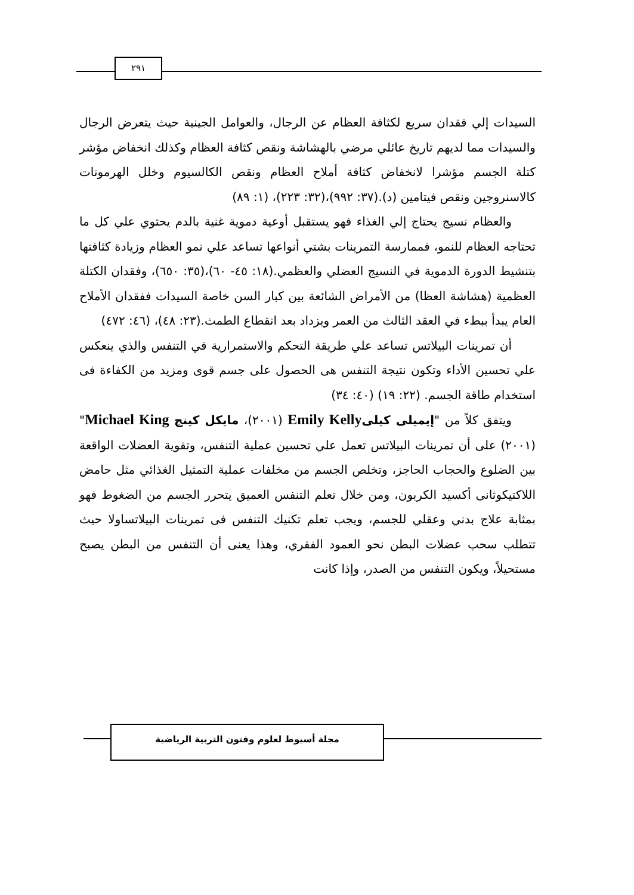٢٩١
السيدات إلي فقدان سريع لكثافة العظام عن الرجال، والعوامل الجينية حيث يتعرض الرجال والسيدات مما لديهم تاريخ عائلي مرضي بالهشاشة ونقص كثافة العظام وكذلك انخفاض مؤشر كتلة الجسم مؤشرا لانخفاض كثافة أملاح العظام ونقص الكالسيوم وخلل الهرمونات كالاسنروجين ونقص فيتامين (د).(٣٧: ٩٩٢)،(٣٢: ٢٢٣)، (١: ٨٩)
والعظام نسيج يحتاج إلي الغذاء فهو يستقبل أوعية دموية غنية بالدم يحتوي علي كل ما تحتاجه العظام للنمو، فممارسة التمرينات بشتي أنواعها تساعد علي نمو العظام وزيادة كثافتها بتنشيط الدورة الدموية في النسيج العضلي والعظمي.(١٨: ٤٥- ٦٠)،(٣٥: ٦٥٠)، وفقدان الكتلة العظمية (هشاشة العظا) من الأمراض الشائعة بين كبار السن خاصة السيدات ففقدان الأملاح العام يبدأ ببطء في العقد الثالث من العمر ويزداد بعد انقطاع الطمث.(٢٣: ٤٨)، (٤٦: ٤٧٢)
أن تمرينات البيلاتس تساعد علي طريقة التحكم والاستمرارية في التنفس والذي ينعكس علي تحسين الأداء وتكون نتيجة التنفس هى الحصول على جسم قوى ومزيد من الكفاءة فى استخدام طاقة الجسم. (٢٢: ١٩) (٤٠: ٣٤)
ويتفق كلاً من "إيميلى كيلى Emily Kelly (٢٠٠١)، مايكل كينج Michael King" (٢٠٠١) على أن تمرينات البيلاتس تعمل علي تحسين عملية التنفس، وتقوية العضلات الواقعة بين الضلوع والحجاب الحاجز، وتخلص الجسم من مخلفات عملية التمثيل الغذائي مثل حامض اللاكتيكوثانى أكسيد الكربون، ومن خلال تعلم التنفس العميق يتحرر الجسم من الضغوط فهو بمثابة علاج بدني وعقلي للجسم، ويجب تعلم تكنيك التنفس فى تمرينات البيلاتساولا حيث تتطلب سحب عضلات البطن نحو العمود الفقري، وهذا يعنى أن التنفس من البطن يصبح مستحيلاً، ويكون التنفس من الصدر، وإذا كانت
مجلة أسيوط لعلوم وفنون التربية الرياضية